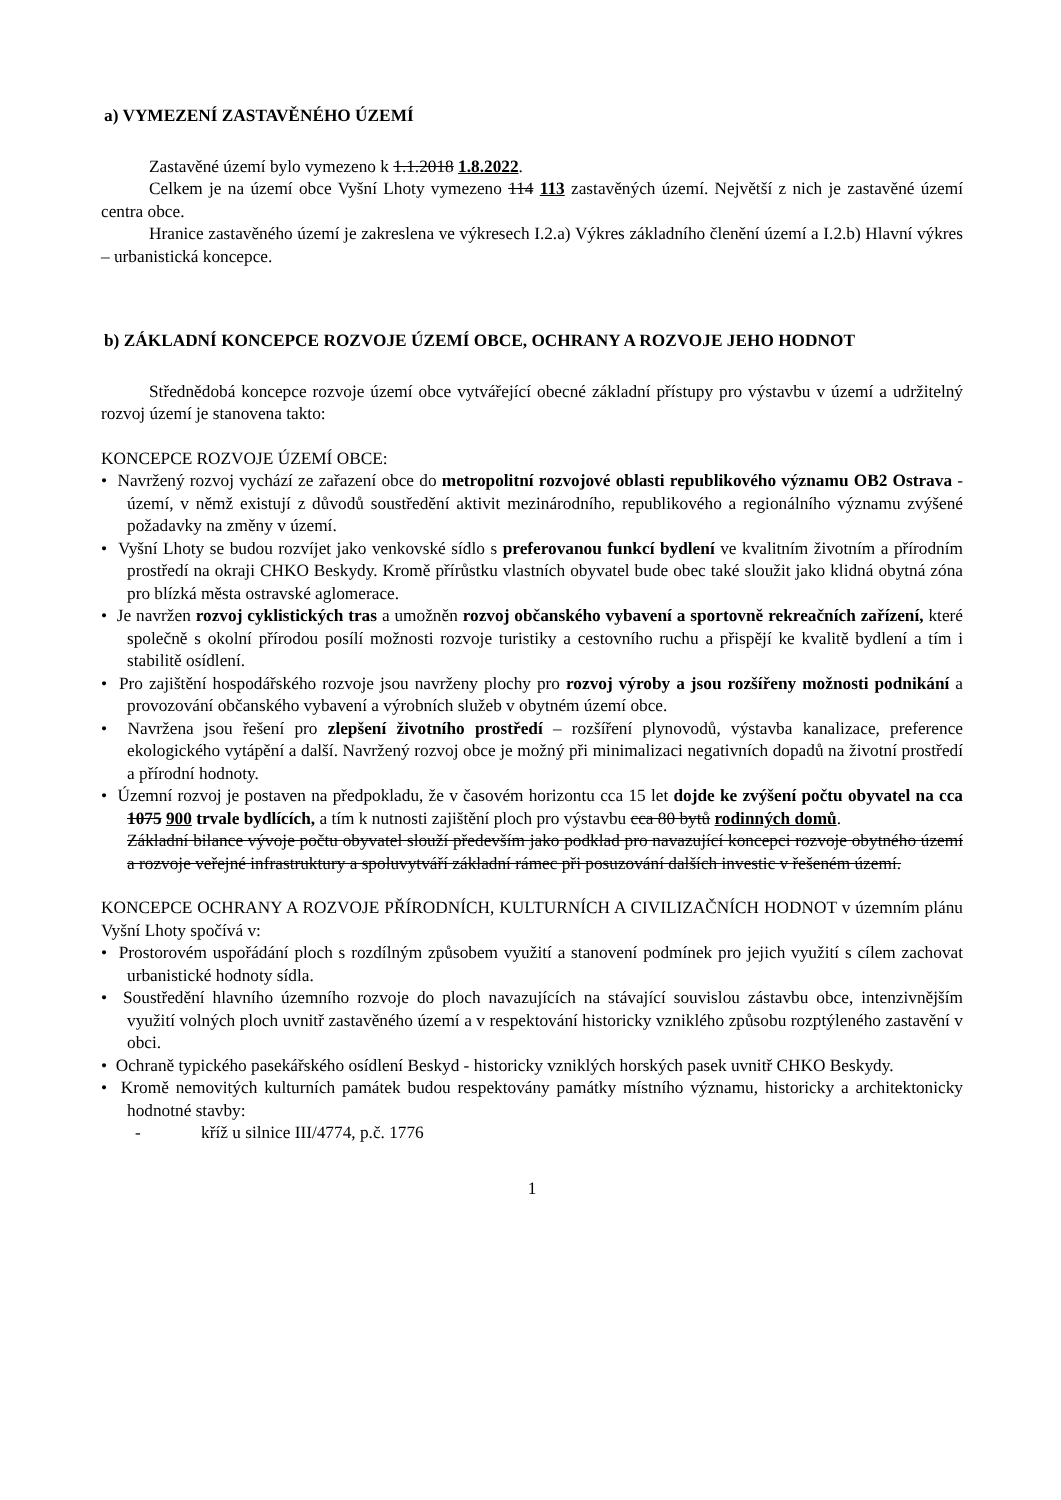a) VYMEZENÍ ZASTAVĚNÉHO ÚZEMÍ
Zastavěné území bylo vymezeno k 1.1.2018 1.8.2022.
Celkem je na území obce Vyšní Lhoty vymezeno 114 113 zastavěných území. Největší z nich je zastavěné území centra obce.
Hranice zastavěného území je zakreslena ve výkresech I.2.a) Výkres základního členění území a I.2.b) Hlavní výkres – urbanistická koncepce.
b) ZÁKLADNÍ KONCEPCE ROZVOJE ÚZEMÍ OBCE, OCHRANY A ROZVOJE JEHO HODNOT
Střednědobá koncepce rozvoje území obce vytvářející obecné základní přístupy pro výstavbu v území a udržitelný rozvoj území je stanovena takto:
KONCEPCE ROZVOJE ÚZEMÍ OBCE:
• Navržený rozvoj vychází ze zařazení obce do metropolitní rozvojové oblasti republikového významu OB2 Ostrava - území, v němž existují z důvodů soustředění aktivit mezinárodního, republikového a regionálního významu zvýšené požadavky na změny v území.
• Vyšní Lhoty se budou rozvíjet jako venkovské sídlo s preferovanou funkcí bydlení ve kvalitním životním a přírodním prostředí na okraji CHKO Beskydy. Kromě přírůstku vlastních obyvatel bude obec také sloužit jako klidná obytná zóna pro blízká města ostravské aglomerace.
• Je navržen rozvoj cyklistických tras a umožněn rozvoj občanského vybavení a sportovně rekreačních zařízení, které společně s okolní přírodou posílí možnosti rozvoje turistiky a cestovního ruchu a přispějí ke kvalitě bydlení a tím i stabilitě osídlení.
• Pro zajištění hospodářského rozvoje jsou navrženy plochy pro rozvoj výroby a jsou rozšířeny možnosti podnikání a provozování občanského vybavení a výrobních služeb v obytném území obce.
• Navržena jsou řešení pro zlepšení životního prostředí – rozšíření plynovodů, výstavba kanalizace, preference ekologického vytápění a další. Navržený rozvoj obce je možný při minimalizaci negativních dopadů na životní prostředí a přírodní hodnoty.
• Územní rozvoj je postaven na předpokladu, že v časovém horizontu cca 15 let dojde ke zvýšení počtu obyvatel na cca 1075 900 trvale bydlících, a tím k nutnosti zajištění ploch pro výstavbu cca 80 bytů rodinných domů.
Základní bilance vývoje počtu obyvatel slouží především jako podklad pro navazující koncepci rozvoje obytného území a rozvoje veřejné infrastruktury a spoluvytváří základní rámec při posuzování dalších investic v řešeném území.
KONCEPCE OCHRANY A ROZVOJE PŘÍRODNÍCH, KULTURNÍCH A CIVILIZAČNÍCH HODNOT v územním plánu Vyšní Lhoty spočívá v:
• Prostorovém uspořádání ploch s rozdílným způsobem využití a stanovení podmínek pro jejich využití s cílem zachovat urbanistické hodnoty sídla.
• Soustředění hlavního územního rozvoje do ploch navazujících na stávající souvislou zástavbu obce, intenzivnějším využití volných ploch uvnitř zastavěného území a v respektování historicky vzniklého způsobu rozptýleného zastavění v obci.
• Ochraně typického pasekářského osídlení Beskyd - historicky vzniklých horských pasek uvnitř CHKO Beskydy.
• Kromě nemovitých kulturních památek budou respektovány památky místního významu, historicky a architektonicky hodnotné stavby:
- kříž u silnice III/4774, p.č. 1776
1